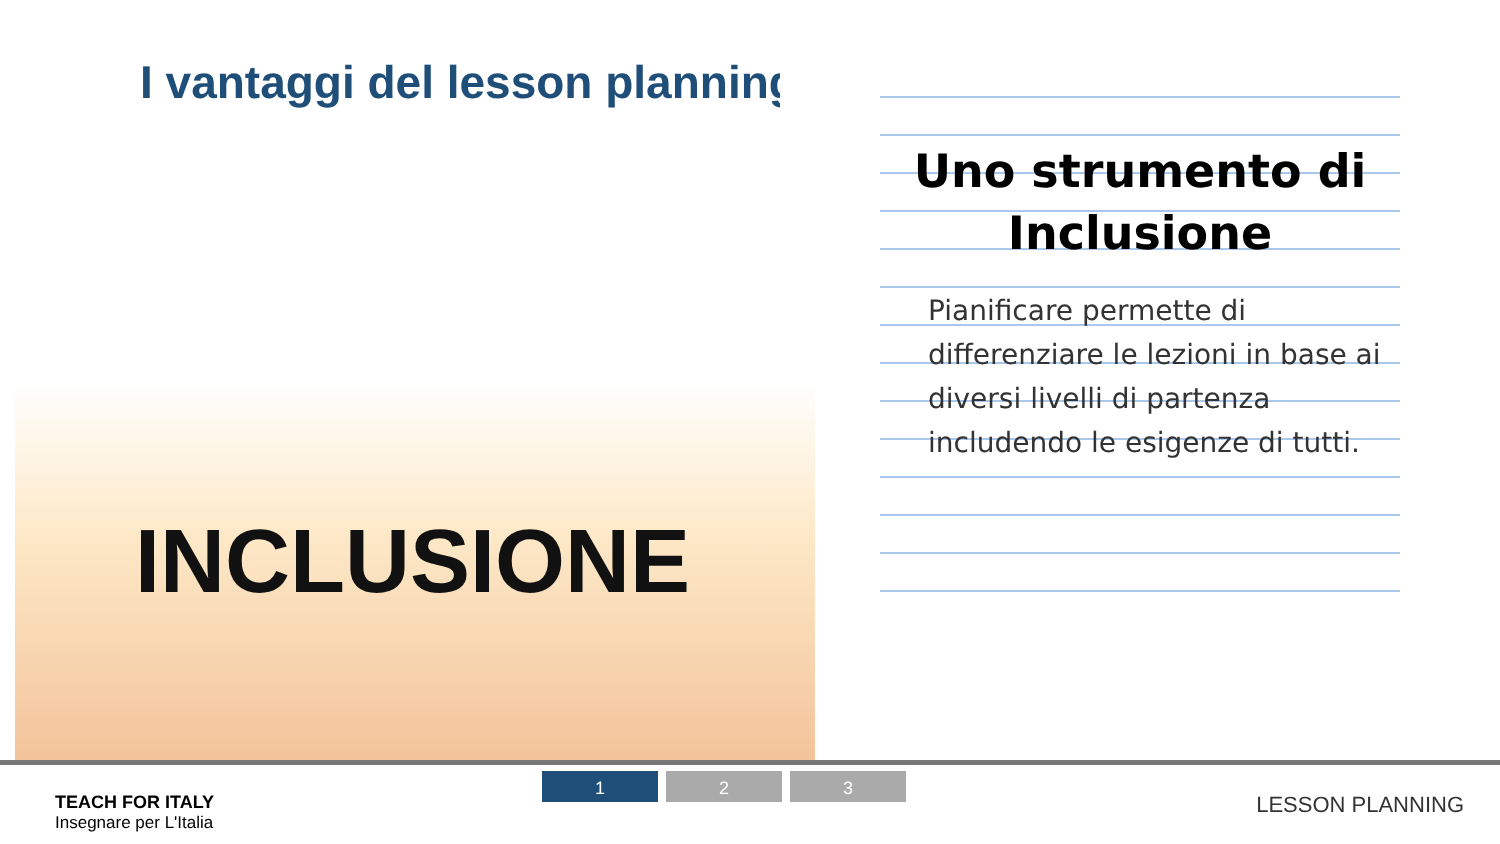I vantaggi del lesson planning
INCLUSIONE
Uno strumento di
Inclusione
Pianificare permette di differenziare le lezioni in base ai diversi livelli di partenza includendo le esigenze di tutti.
TEACH FOR ITALY
Insegnare per L'Italia
1 2 3
LESSON PLANNING